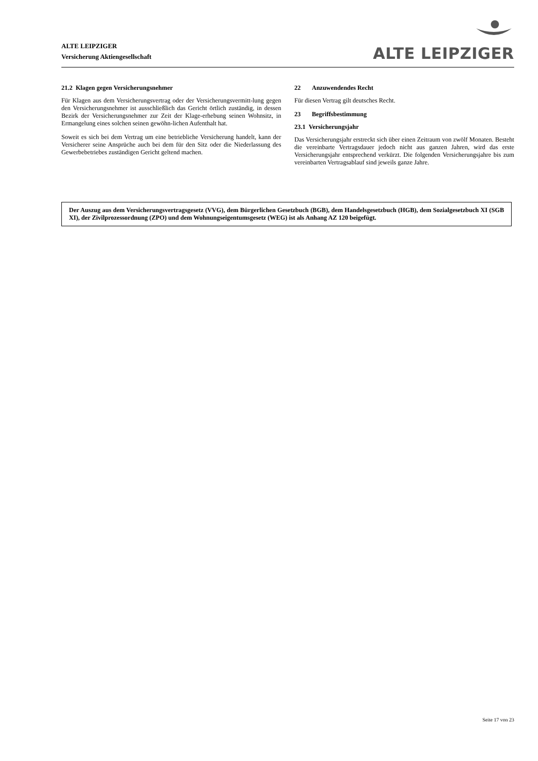ALTE LEIPZIGER
Versicherung Aktiengesellschaft
ALTE LEIPZIGER
21.2 Klagen gegen Versicherungsnehmer
Für Klagen aus dem Versicherungsvertrag oder der Versicherungsvermitt-lung gegen den Versicherungsnehmer ist ausschließlich das Gericht örtlich zuständig, in dessen Bezirk der Versicherungsnehmer zur Zeit der Klage-erhebung seinen Wohnsitz, in Ermangelung eines solchen seinen gewöhn-lichen Aufenthalt hat.
Soweit es sich bei dem Vertrag um eine betriebliche Versicherung handelt, kann der Versicherer seine Ansprüche auch bei dem für den Sitz oder die Niederlassung des Gewerbebetriebes zuständigen Gericht geltend machen.
22 Anzuwendendes Recht
Für diesen Vertrag gilt deutsches Recht.
23 Begriffsbestimmung
23.1 Versicherungsjahr
Das Versicherungsjahr erstreckt sich über einen Zeitraum von zwölf Monaten. Besteht die vereinbarte Vertragsdauer jedoch nicht aus ganzen Jahren, wird das erste Versicherungsjahr entsprechend verkürzt. Die folgenden Versicherungsjahre bis zum vereinbarten Vertragsablauf sind jeweils ganze Jahre.
Der Auszug aus dem Versicherungsvertragsgesetz (VVG), dem Bürgerlichen Gesetzbuch (BGB), dem Handelsgesetzbuch (HGB), dem Sozialgesetzbuch XI (SGB XI), der Zivilprozessordnung (ZPO) und dem Wohnungseigentumsgesetz (WEG) ist als Anhang AZ 120 beigefügt.
Seite 17 von 23